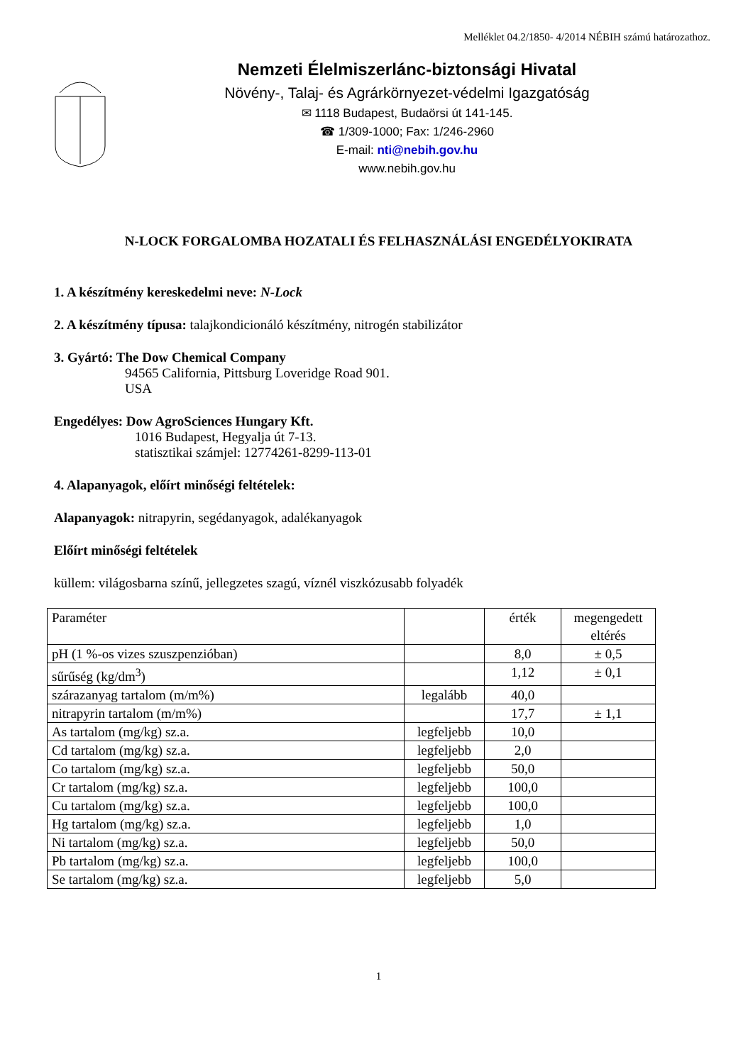Melléklet 04.2/1850- 4/2014 NÉBIH számú határozathoz.
Nemzeti Élelmiszerlánc-biztonsági Hivatal
Növény-, Talaj- és Agrárkörnyezet-védelmi Igazgatóság
✉ 1118 Budapest, Budaörsi út 141-145.
☎ 1/309-1000; Fax: 1/246-2960
E-mail: nti@nebih.gov.hu
www.nebih.gov.hu
N-LOCK FORGALOMBA HOZATALI ÉS FELHASZNÁLÁSI ENGEDÉLYOKIRATA
1. A készítmény kereskedelmi neve: N-Lock
2. A készítmény típusa: talajkondicionáló készítmény, nitrogén stabilizátor
3. Gyártó: The Dow Chemical Company
94565 California, Pittsburg Loveridge Road 901.
USA
Engedélyes: Dow AgroSciences Hungary Kft.
1016 Budapest, Hegyalja út 7-13.
statisztikai számjel: 12774261-8299-113-01
4. Alapanyagok, előírt minőségi feltételek:
Alapanyagok: nitrapyrin, segédanyagok, adalékanyagok
Előírt minőségi feltételek
küllem: világosbarna színű, jellegzetes szagú, víznél viszkózusabb folyadék
| Paraméter | | érték | megengedett eltérés |
| pH (1 %-os vizes szuszpenzióban) | | 8,0 | ± 0,5 |
| sűrűség (kg/dm<sup>3</sup>) | | 1,12 | ± 0,1 |
| szárazanyag tartalom (m/m%) | legalább | 40,0 | |
| nitrapyrin tartalom (m/m%) | | 17,7 | ± 1,1 |
| As tartalom (mg/kg) sz.a. | legfeljebb | 10,0 | |
| Cd tartalom (mg/kg) sz.a. | legfeljebb | 2,0 | |
| Co tartalom (mg/kg) sz.a. | legfeljebb | 50,0 | |
| Cr tartalom (mg/kg) sz.a. | legfeljebb | 100,0 | |
| Cu tartalom (mg/kg) sz.a. | legfeljebb | 100,0 | |
| Hg tartalom (mg/kg) sz.a. | legfeljebb | 1,0 | |
| Ni tartalom (mg/kg) sz.a. | legfeljebb | 50,0 | |
| Pb tartalom (mg/kg) sz.a. | legfeljebb | 100,0 | |
| Se tartalom (mg/kg) sz.a. | legfeljebb | 5,0 | |
1